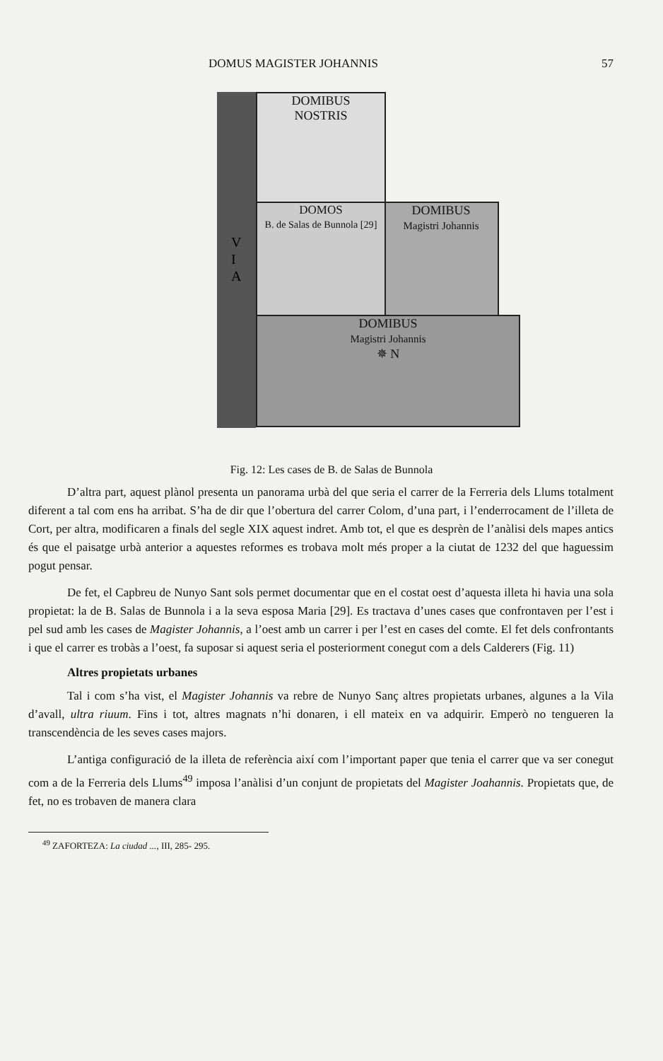DOMUS MAGISTER JOHANNIS 57
DOMIBUS
NOSTRIS
DOMIBUS
Magistri Johannis
DOMOS
B. de Salas de Bunnola [29]
DOMIBUS
Magistri Johannis
✵ N
V
I
A
Fig. 12: Les cases de B. de Salas de Bunnola
D’altra part, aquest plànol presenta un panorama urbà del que seria el carrer de la Ferreria dels Llums totalment diferent a tal com ens ha arribat. S’ha de dir que l’obertura del carrer Colom, d’una part, i l’enderrocament de l’illeta de Cort, per altra, modificaren a finals del segle XIX aquest indret. Amb tot, el que es desprèn de l’anàlisi dels mapes antics és que el paisatge urbà anterior a aquestes reformes es trobava molt més proper a la ciutat de 1232 del que haguessim pogut pensar.
De fet, el Capbreu de Nunyo Sant sols permet documentar que en el costat oest d’aquesta illeta hi havia una sola propietat: la de B. Salas de Bunnola i a la seva esposa Maria [29]. Es tractava d’unes cases que confrontaven per l’est i pel sud amb les cases de Magister Johannis, a l’oest amb un carrer i per l’est en cases del comte. El fet dels confrontants i que el carrer es trobàs a l’oest, fa suposar si aquest seria el posteriorment conegut com a dels Calderers (Fig. 11)
Altres propietats urbanes
Tal i com s’ha vist, el Magister Johannis va rebre de Nunyo Sanç altres propietats urbanes, algunes a la Vila d’avall, ultra riuum. Fins i tot, altres magnats n’hi donaren, i ell mateix en va adquirir. Emperò no tengueren la transcendència de les seves cases majors.
L’antiga configuració de la illeta de referència així com l’important paper que tenia el carrer que va ser conegut com a de la Ferreria dels Llums<sup>49</sup> imposa l’anàlisi d’un conjunt de propietats del Magister Joahannis. Propietats que, de fet, no es trobaven de manera clara
<sup>49</sup> ZAFORTEZA: La ciudad ..., III, 285- 295.